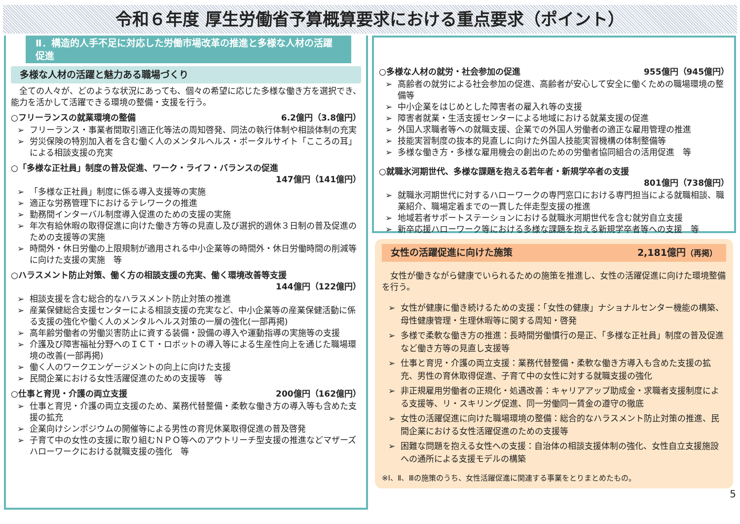令和６年度 厚生労働省予算概算要求における重点要求（ポイント）
Ⅱ．構造的人手不足に対応した労働市場改革の推進と多様な人材の活躍促進
多様な人材の活躍と魅力ある職場づくり
　全ての人々が、どのような状況にあっても、個々の希望に応じた多様な働き方を選択でき、能力を活かして活躍できる環境の整備・支援を行う。
○フリーランスの就業環境の整備 6.2億円（3.8億円）
フリーランス・事業者間取引適正化等法の周知啓発、同法の執行体制や相談体制の充実
労災保険の特別加入者を含む働く人のメンタルヘルス・ポータルサイト「こころの耳」による相談支援の充実
○「多様な正社員」制度の普及促進、ワーク・ライフ・バランスの促進
147億円（141億円）
「多様な正社員」制度に係る導入支援等の実施
適正な労務管理下におけるテレワークの推進
勤務間インターバル制度導入促進のための支援の実施
年次有給休暇の取得促進に向けた働き方等の見直し及び選択的週休３日制の普及促進のための支援等の実施
時間外・休日労働の上限規制が適用される中小企業等の時間外・休日労働時間の削減等に向けた支援の実施　等
○ハラスメント防止対策、働く方の相談支援の充実、働く環境改善等支援
144億円（122億円）
相談支援を含む総合的なハラスメント防止対策の推進
産業保健総合支援センターによる相談支援の充実など、中小企業等の産業保健活動に係る支援の強化や働く人のメンタルヘルス対策の一層の強化(一部再掲)
高年齢労働者の労働災害防止に資する装備・設備の導入や運動指導の実施等の支援
介護及び障害福祉分野へのＩＣＴ・ロボットの導入等による生産性向上を通じた職場環境の改善(一部再掲)
働く人のワークエンゲージメントの向上に向けた支援
民間企業における女性活躍促進のための支援等　等
○仕事と育児・介護の両立支援 200億円（162億円）
仕事と育児・介護の両立支援のため、業務代替整備・柔軟な働き方の導入等も含めた支援の拡充
企業向けシンポジウムの開催等による男性の育児休業取得促進の普及啓発
子育て中の女性の支援に取り組むＮＰＯ等へのアウトリーチ型支援の推進などマザーズハローワークにおける就職支援の強化　等
○多様な人材の就労・社会参加の促進 955億円（945億円）
高齢者の就労による社会参加の促進、高齢者が安心して安全に働くための職場環境の整備等
中小企業をはじめとした障害者の雇入れ等の支援
障害者就業・生活支援センターによる地域における就業支援の促進
外国人求職者等への就職支援、企業での外国人労働者の適正な雇用管理の推進
技能実習制度の抜本的見直しに向けた外国人技能実習機構の体制整備等
多様な働き方・多様な雇用機会の創出のための労働者協同組合の活用促進　等
○就職氷河期世代、多様な課題を抱える若年者・新規学卒者の支援
801億円（738億円）
就職氷河期世代に対するハローワークの専門窓口における専門担当による就職相談、職業紹介、職場定着までの一貫した伴走型支援の推進
地域若者サポートステーションにおける就職氷河期世代を含む就労自立支援
新卒応援ハローワーク等における多様な課題を抱える新規学卒者等への支援　等
女性の活躍促進に向けた施策 2,181億円（再掲）
　女性が働きながら健康でいられるための施策を推進し、女性の活躍促進に向けた環境整備を行う。
女性が健康に働き続けるための支援：「女性の健康」ナショナルセンター機能の構築、母性健康管理・生理休暇等に関する周知・啓発
多様で柔軟な働き方の推進：長時間労働慣行の是正、「多様な正社員」制度の普及促進など働き方等の見直し支援等
仕事と育児・介護の両立支援：業務代替整備・柔軟な働き方導入も含めた支援の拡充、男性の育休取得促進、子育て中の女性に対する就職支援の強化
非正規雇用労働者の正規化・処遇改善：キャリアアップ助成金・求職者支援制度による支援等、リ・スキリング促進、同一労働同一賃金の遵守の徹底
女性の活躍促進に向けた職場環境の整備：総合的なハラスメント防止対策の推進、民間企業における女性活躍促進のための支援等
困難な問題を抱える女性への支援：自治体の相談支援体制の強化、女性自立支援施設への通所による支援モデルの構築
※Ⅰ、Ⅱ、Ⅲの施策のうち、女性活躍促進に関連する事業をとりまとめたもの。
5